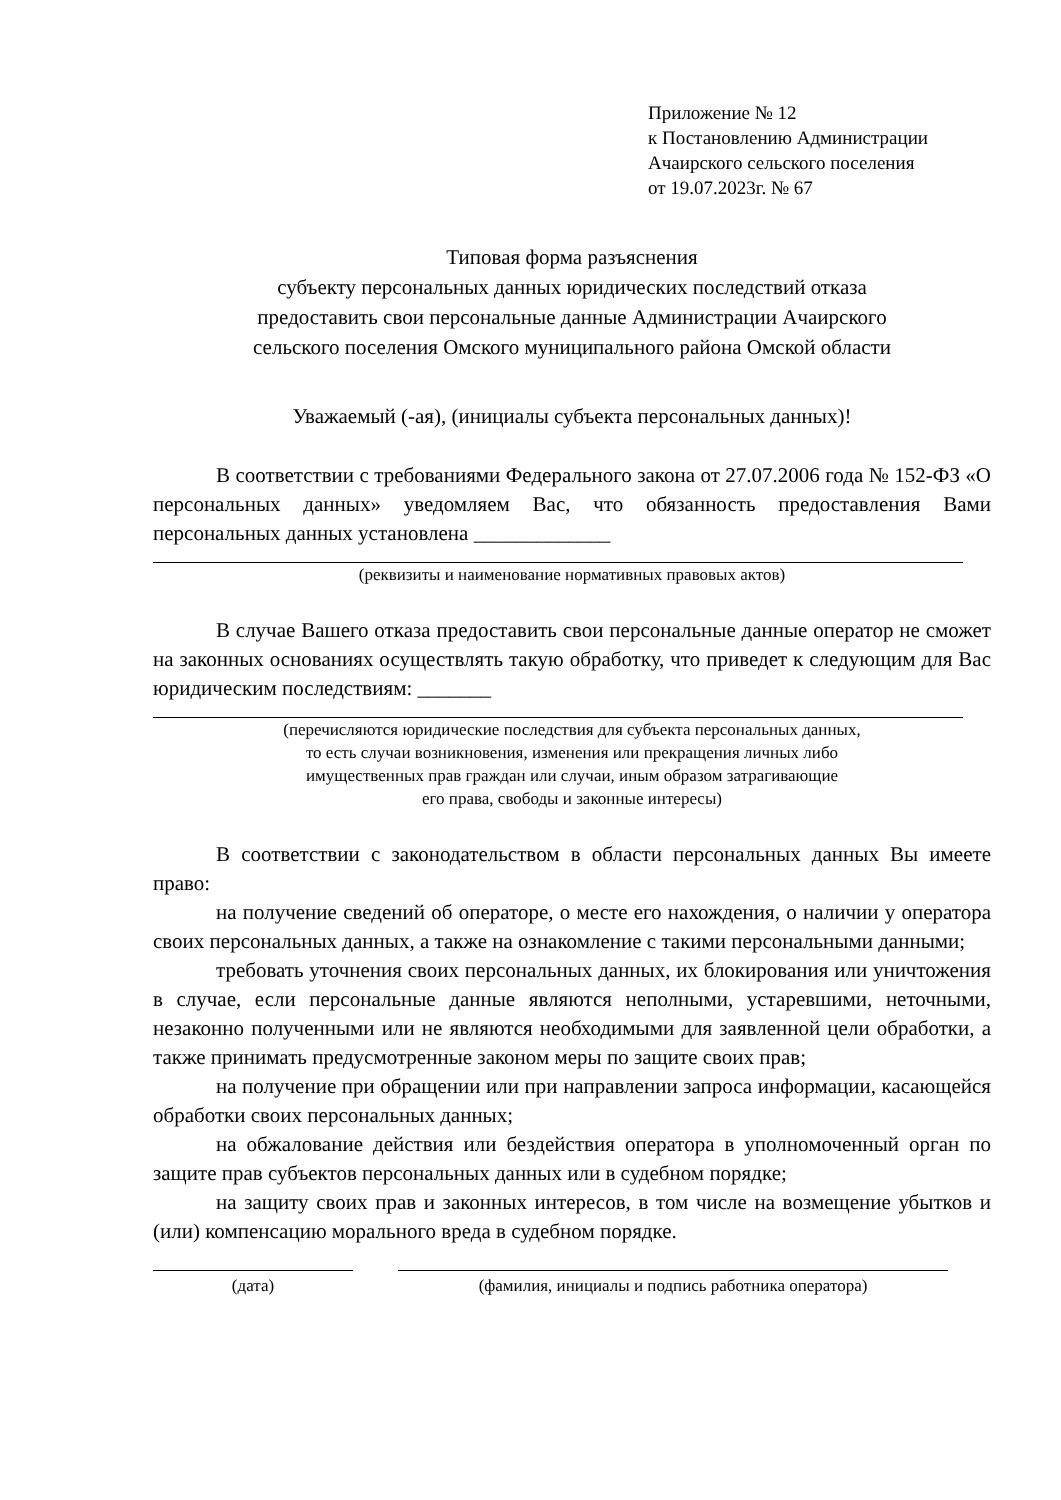Приложение № 12
к Постановлению Администрации
Ачаирского сельского поселения
от 19.07.2023г. № 67
Типовая форма разъяснения
субъекту персональных данных юридических последствий отказа
предоставить свои персональные данные Администрации Ачаирского
сельского поселения Омского муниципального района Омской области
Уважаемый (-ая), (инициалы субъекта персональных данных)!
В соответствии с требованиями Федерального закона от 27.07.2006 года № 152-ФЗ «О персональных данных» уведомляем Вас, что обязанность предоставления Вами персональных данных установлена _____________
(реквизиты и наименование нормативных правовых актов)
В случае Вашего отказа предоставить свои персональные данные оператор не сможет на законных основаниях осуществлять такую обработку, что приведет к следующим для Вас юридическим последствиям: _______
(перечисляются юридические последствия для субъекта персональных данных,
то есть случаи возникновения, изменения или прекращения личных либо
имущественных прав граждан или случаи, иным образом затрагивающие
его права, свободы и законные интересы)
В соответствии с законодательством в области персональных данных Вы имеете право:
на получение сведений об операторе, о месте его нахождения, о наличии у оператора своих персональных данных, а также на ознакомление с такими персональными данными;
требовать уточнения своих персональных данных, их блокирования или уничтожения в случае, если персональные данные являются неполными, устаревшими, неточными, незаконно полученными или не являются необходимыми для заявленной цели обработки, а также принимать предусмотренные законом меры по защите своих прав;
на получение при обращении или при направлении запроса информации, касающейся обработки своих персональных данных;
на обжалование действия или бездействия оператора в уполномоченный орган по защите прав субъектов персональных данных или в судебном порядке;
на защиту своих прав и законных интересов, в том числе на возмещение убытков и (или) компенсацию морального вреда в судебном порядке.
(дата) (фамилия, инициалы и подпись работника оператора)